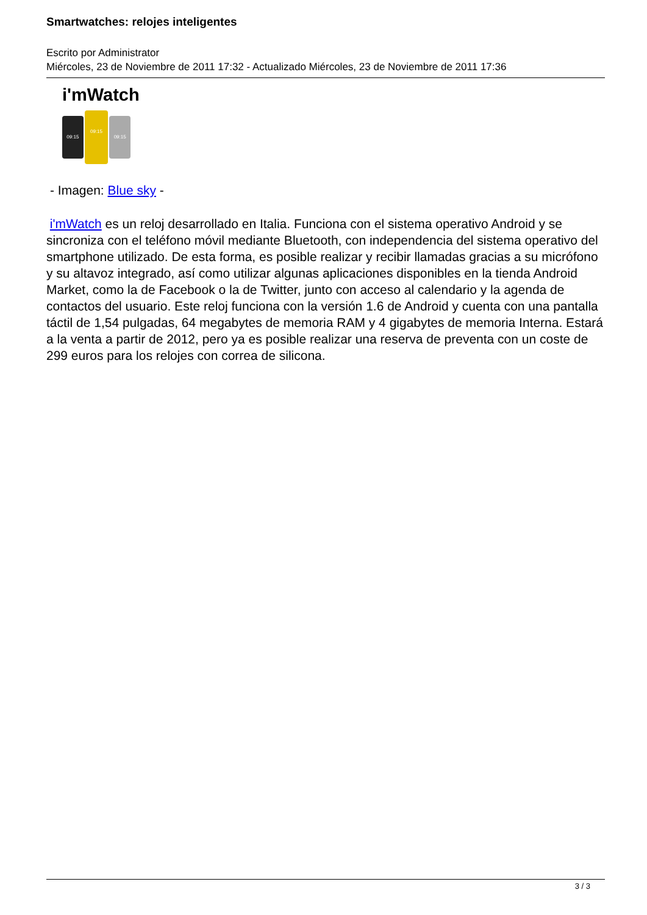Smartwatches: relojes inteligentes
Escrito por Administrator
Miércoles, 23 de Noviembre de 2011 17:32 - Actualizado Miércoles, 23 de Noviembre de 2011 17:36
i'mWatch
09:15
09:15
09:15
- Imagen: Blue sky -
i'mWatch es un reloj desarrollado en Italia. Funciona con el sistema operativo Android y se sincroniza con el teléfono móvil mediante Bluetooth, con independencia del sistema operativo del smartphone utilizado. De esta forma, es posible realizar y recibir llamadas gracias a su micrófono y su altavoz integrado, así como utilizar algunas aplicaciones disponibles en la tienda Android Market, como la de Facebook o la de Twitter, junto con acceso al calendario y la agenda de contactos del usuario. Este reloj funciona con la versión 1.6 de Android y cuenta con una pantalla táctil de 1,54 pulgadas, 64 megabytes de memoria RAM y 4 gigabytes de memoria Interna. Estará a la venta a partir de 2012, pero ya es posible realizar una reserva de preventa con un coste de 299 euros para los relojes con correa de silicona.
3 / 3